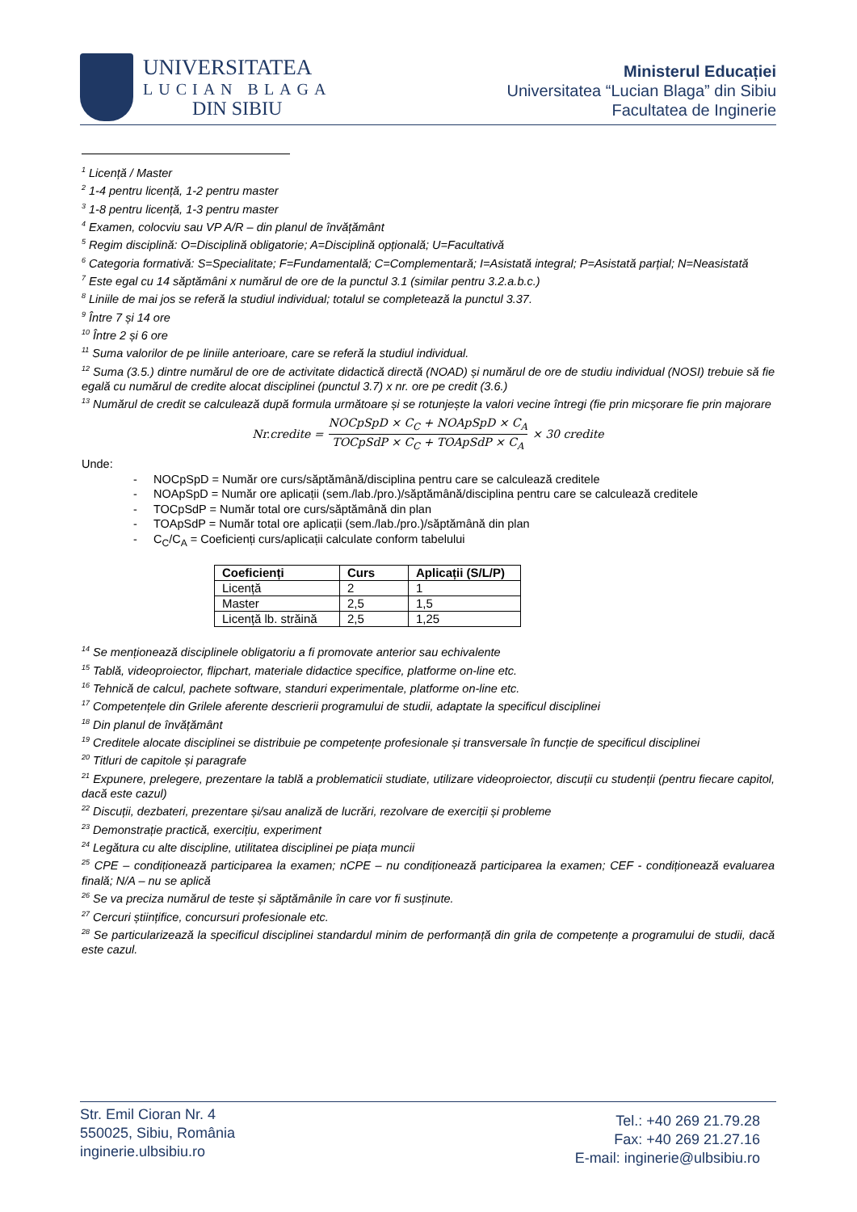UNIVERSITATEA
LUCIAN BLAGA
DIN SIBIU
Ministerul Educației
Universitatea “Lucian Blaga” din Sibiu
Facultatea de Inginerie
<sup>1</sup> Licență / Master
<sup>2</sup> 1-4 pentru licență, 1-2 pentru master
<sup>3</sup> 1-8 pentru licență, 1-3 pentru master
<sup>4</sup> Examen, colocviu sau VP A/R – din planul de învățământ
<sup>5</sup> Regim disciplină: O=Disciplină obligatorie; A=Disciplină opțională; U=Facultativă
<sup>6</sup> Categoria formativă: S=Specialitate; F=Fundamentală; C=Complementară; I=Asistată integral; P=Asistată parțial; N=Neasistată
<sup>7</sup> Este egal cu 14 săptămâni x numărul de ore de la punctul 3.1 (similar pentru 3.2.a.b.c.)
<sup>8</sup> Liniile de mai jos se referă la studiul individual; totalul se completează la punctul 3.37.
<sup>9</sup> Între 7 și 14 ore
<sup>10</sup> Între 2 și 6 ore
<sup>11</sup> Suma valorilor de pe liniile anterioare, care se referă la studiul individual.
<sup>12</sup> Suma (3.5.) dintre numărul de ore de activitate didactică directă (NOAD) și numărul de ore de studiu individual (NOSI) trebuie să fie egală cu numărul de credite alocat disciplinei (punctul 3.7) x nr. ore pe credit (3.6.)
<sup>13</sup> Numărul de credit se calculează după formula următoare și se rotunjește la valori vecine întregi (fie prin micșorare fie prin majorare
Nr.credite = NOCpSpD × C<sub>C</sub> + NOApSpD × C<sub>A</sub> TOCpSdP × C<sub>C</sub> + TOApSdP × C<sub>A</sub> × 30 credite
Unde:
- NOCpSpD = Număr ore curs/săptămână/disciplina pentru care se calculează creditele
- NOApSpD = Număr ore aplicații (sem./lab./pro.)/săptămână/disciplina pentru care se calculează creditele
- TOCpSdP = Număr total ore curs/săptămână din plan
- TOApSdP = Număr total ore aplicații (sem./lab./pro.)/săptămână din plan
- C<sub>C</sub>/C<sub>A</sub> = Coeficienți curs/aplicații calculate conform tabelului
| Coeficienți | Curs | Aplicații (S/L/P) |
| --- | --- | --- |
| Licență | 2 | 1 |
| Master | 2,5 | 1,5 |
| Licență lb. străină | 2,5 | 1,25 |
<sup>14</sup> Se menționează disciplinele obligatoriu a fi promovate anterior sau echivalente
<sup>15</sup> Tablă, videoproiector, flipchart, materiale didactice specifice, platforme on-line etc.
<sup>16</sup> Tehnică de calcul, pachete software, standuri experimentale, platforme on-line etc.
<sup>17</sup> Competențele din Grilele aferente descrierii programului de studii, adaptate la specificul disciplinei
<sup>18</sup> Din planul de învățământ
<sup>19</sup> Creditele alocate disciplinei se distribuie pe competențe profesionale și transversale în funcție de specificul disciplinei
<sup>20</sup> Titluri de capitole și paragrafe
<sup>21</sup> Expunere, prelegere, prezentare la tablă a problematicii studiate, utilizare videoproiector, discuții cu studenții (pentru fiecare capitol, dacă este cazul)
<sup>22</sup> Discuții, dezbateri, prezentare și/sau analiză de lucrări, rezolvare de exerciții și probleme
<sup>23</sup> Demonstrație practică, exercițiu, experiment
<sup>24</sup> Legătura cu alte discipline, utilitatea disciplinei pe piața muncii
<sup>25</sup> CPE – condiționează participarea la examen; nCPE – nu condiționează participarea la examen; CEF - condiționează evaluarea finală; N/A – nu se aplică
<sup>26</sup> Se va preciza numărul de teste și săptămânile în care vor fi susținute.
<sup>27</sup> Cercuri științifice, concursuri profesionale etc.
<sup>28</sup> Se particularizează la specificul disciplinei standardul minim de performanță din grila de competențe a programului de studii, dacă este cazul.
Str. Emil Cioran Nr. 4
550025, Sibiu, România
inginerie.ulbsibiu.ro
Tel.: +40 269 21.79.28
Fax: +40 269 21.27.16
E-mail: inginerie@ulbsibiu.ro